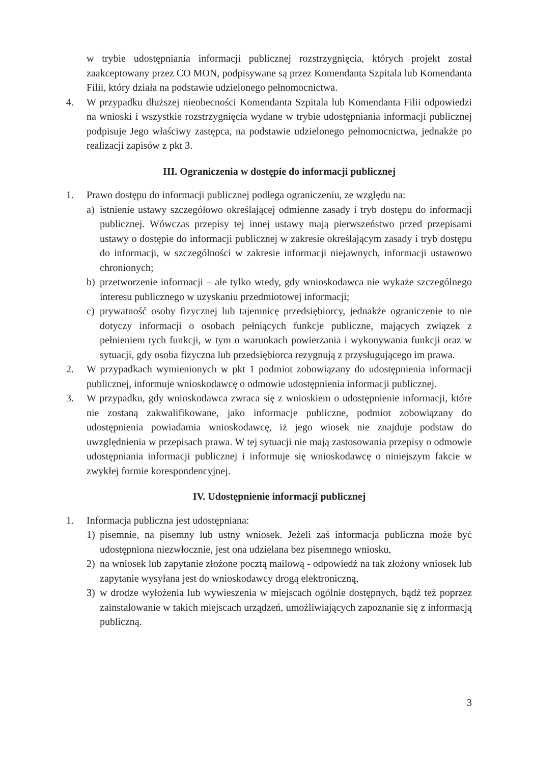w trybie udostępniania informacji publicznej rozstrzygnięcia, których projekt został zaakceptowany przez CO MON, podpisywane są przez Komendanta Szpitala lub Komendanta Filii, który działa na podstawie udzielonego pełnomocnictwa.
4. W przypadku dłuższej nieobecności Komendanta Szpitala lub Komendanta Filii odpowiedzi na wnioski i wszystkie rozstrzygnięcia wydane w trybie udostępniania informacji publicznej podpisuje Jego właściwy zastępca, na podstawie udzielonego pełnomocnictwa, jednakże po realizacji zapisów z pkt 3.
III. Ograniczenia w dostępie do informacji publicznej
1. Prawo dostępu do informacji publicznej podlega ograniczeniu, ze względu na:
a) istnienie ustawy szczegółowo określającej odmienne zasady i tryb dostępu do informacji publicznej. Wówczas przepisy tej innej ustawy mają pierwszeństwo przed przepisami ustawy o dostępie do informacji publicznej w zakresie określającym zasady i tryb dostępu do informacji, w szczególności w zakresie informacji niejawnych, informacji ustawowo chronionych;
b) przetworzenie informacji – ale tylko wtedy, gdy wnioskodawca nie wykaże szczególnego interesu publicznego w uzyskaniu przedmiotowej informacji;
c) prywatność osoby fizycznej lub tajemnicę przedsiębiorcy, jednakże ograniczenie to nie dotyczy informacji o osobach pełniących funkcje publiczne, mających związek z pełnieniem tych funkcji, w tym o warunkach powierzania i wykonywania funkcji oraz w sytuacji, gdy osoba fizyczna lub przedsiębiorca rezygnują z przysługującego im prawa.
2. W przypadkach wymienionych w pkt 1 podmiot zobowiązany do udostępnienia informacji publicznej, informuje wnioskodawcę o odmowie udostępnienia informacji publicznej.
3. W przypadku, gdy wnioskodawca zwraca się z wnioskiem o udostępnienie informacji, które nie zostaną zakwalifikowane, jako informacje publiczne, podmiot zobowiązany do udostępnienia powiadamia wnioskodawcę, iż jego wiosek nie znajduje podstaw do uwzględnienia w przepisach prawa. W tej sytuacji nie mają zastosowania przepisy o odmowie udostępniania informacji publicznej i informuje się wnioskodawcę o niniejszym fakcie w zwykłej formie korespondencyjnej.
IV. Udostępnienie informacji publicznej
1. Informacja publiczna jest udostępniana:
1) pisemnie, na pisemny lub ustny wniosek. Jeżeli zaś informacja publiczna może być udostępniona niezwłocznie, jest ona udzielana bez pisemnego wniosku,
2) na wniosek lub zapytanie złożone pocztą mailową - odpowiedź na tak złożony wniosek lub zapytanie wysyłana jest do wnioskodawcy drogą elektroniczną,
3) w drodze wyłożenia lub wywieszenia w miejscach ogólnie dostępnych, bądź też poprzez zainstalowanie w takich miejscach urządzeń, umożliwiających zapoznanie się z informacją publiczną.
3